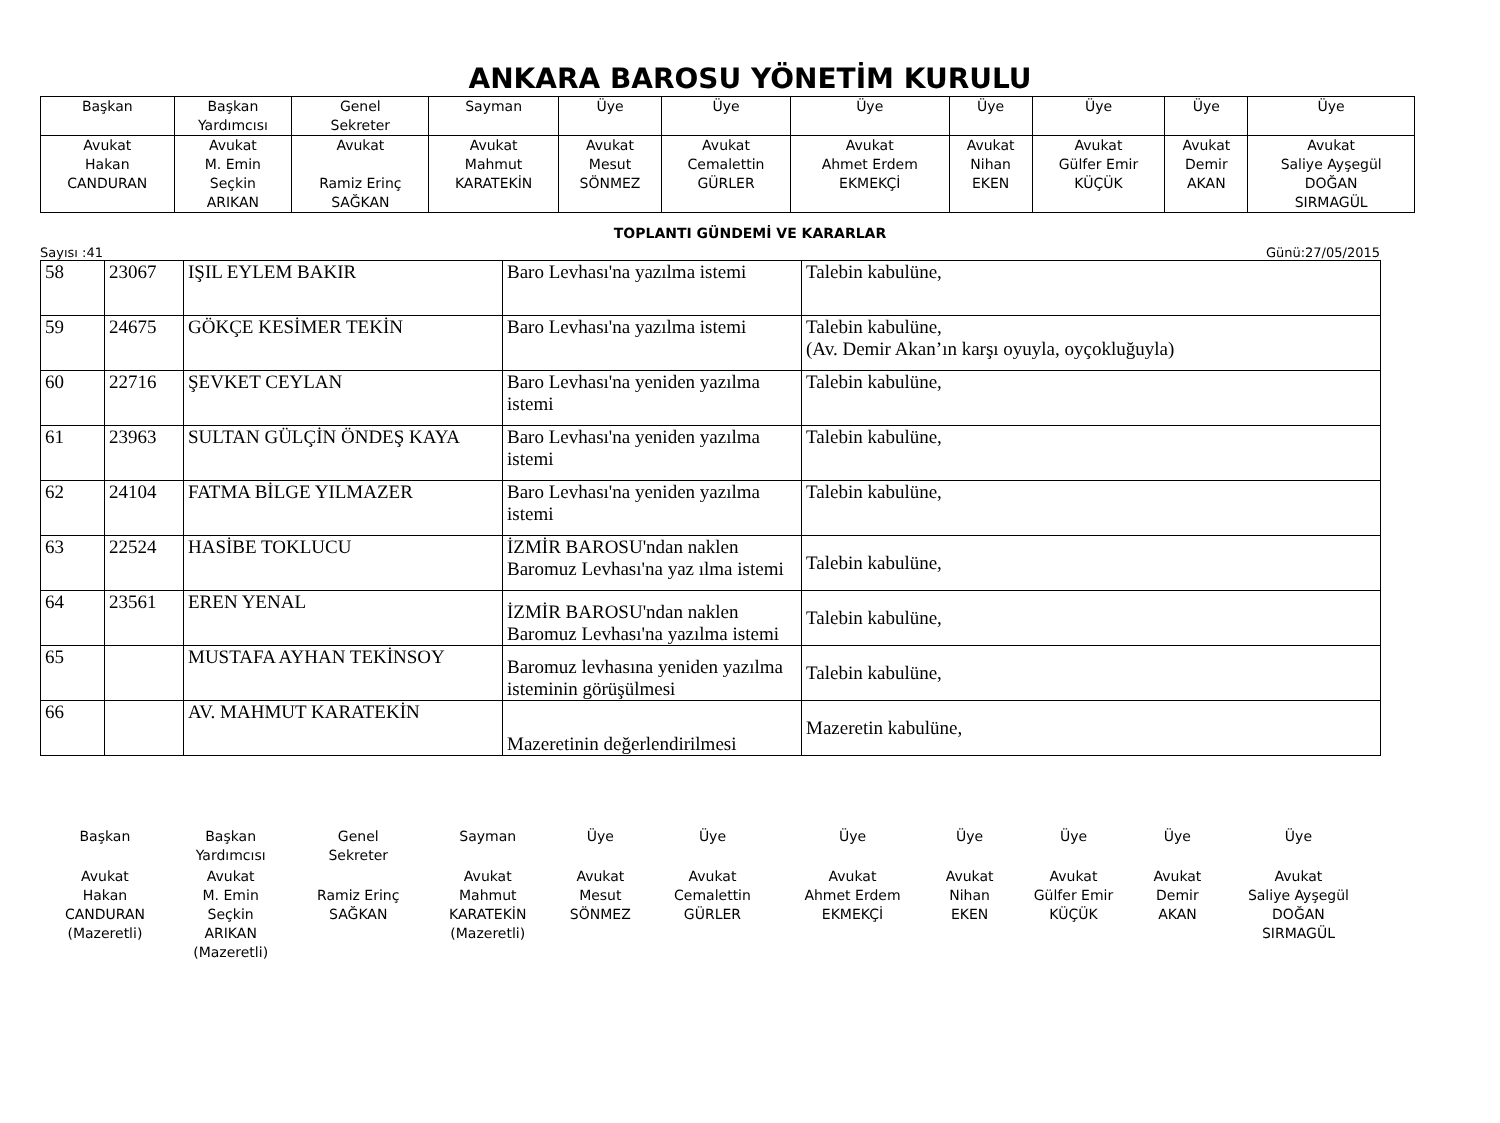ANKARA BAROSU YÖNETİM KURULU
| Başkan | Başkan Yardımcısı | Genel Sekreter | Sayman | Üye | Üye | Üye | Üye | Üye | Üye | Üye |
| Avukat Hakan CANDURAN | Avukat M. Emin Seçkin ARIKAN | Avukat Ramiz Erinç SAĞKAN | Avukat Mahmut KARATEKİN | Avukat Mesut SÖNMEZ | Avukat Cemalettin GÜRLER | Avukat Ahmet Erdem EKMEKÇİ | Avukat Nihan EKEN | Avukat Gülfer Emir KÜÇÜK | Avukat Demir AKAN | Avukat Saliye Ayşegül DOĞAN SIRMAGÜL |
TOPLANTI GÜNDEMİ VE KARARLAR
Sayısı :41 Günü:27/05/2015
| 58 | 23067 | IŞIL EYLEM BAKIR | Baro Levhası'na yazılma istemi | Talebin kabulüne, |
| 59 | 24675 | GÖKÇE KESİMER TEKİN | Baro Levhası'na yazılma istemi | Talebin kabulüne, (Av. Demir Akan’ın karşı oyuyla, oyçokluğuyla) |
| 60 | 22716 | ŞEVKET CEYLAN | Baro Levhası'na yeniden yazılma istemi | Talebin kabulüne, |
| 61 | 23963 | SULTAN GÜLÇİN ÖNDEŞ KAYA | Baro Levhası'na yeniden yazılma istemi | Talebin kabulüne, |
| 62 | 24104 | FATMA BİLGE YILMAZER | Baro Levhası'na yeniden yazılma istemi | Talebin kabulüne, |
| 63 | 22524 | HASİBE TOKLUCU | İZMİR BAROSU'ndan naklen Baromuz Levhası'na yaz ılma istemi | Talebin kabulüne, |
| 64 | 23561 | EREN YENAL | İZMİR BAROSU'ndan naklen Baromuz Levhası'na yazılma istemi | Talebin kabulüne, |
| 65 | | MUSTAFA AYHAN TEKİNSOY | Baromuz levhasına yeniden yazılma isteminin görüşülmesi | Talebin kabulüne, |
| 66 | | AV. MAHMUT KARATEKİN | Mazeretinin değerlendirilmesi | Mazeretin kabulüne, |
| Başkan | Başkan Yardımcısı | Genel Sekreter | Sayman | Üye | Üye | Üye | Üye | Üye | Üye | Üye |
| Avukat Hakan CANDURAN (Mazeretli) | Avukat M. Emin Seçkin ARIKAN (Mazeretli) | Ramiz Erinç SAĞKAN | Avukat Mahmut KARATEKİN (Mazeretli) | Avukat Mesut SÖNMEZ | Avukat Cemalettin GÜRLER | Avukat Ahmet Erdem EKMEKÇİ | Avukat Nihan EKEN | Avukat Gülfer Emir KÜÇÜK | Avukat Demir AKAN | Avukat Saliye Ayşegül DOĞAN SIRMAGÜL |